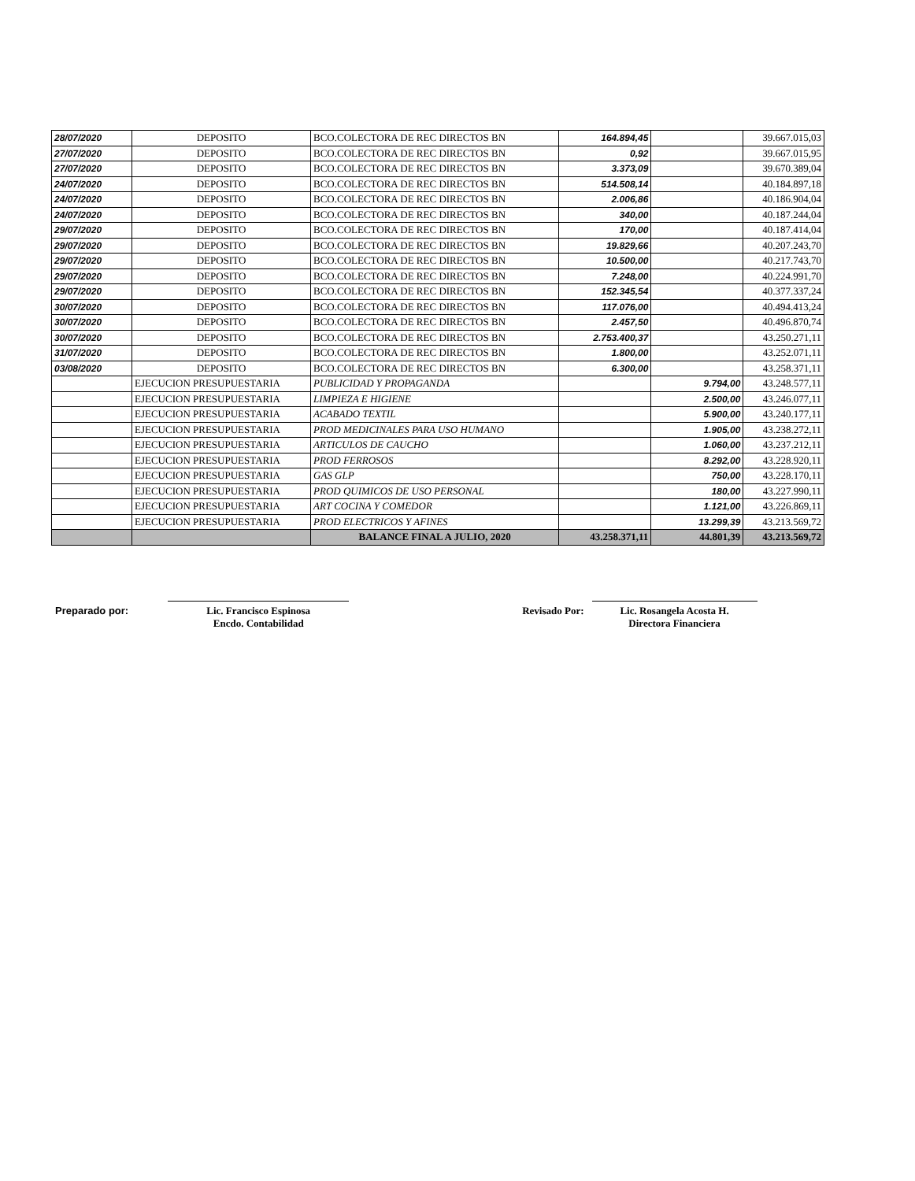| 28/07/2020 | DEPOSITO | BCO.COLECTORA DE REC DIRECTOS BN | 164.894,45 | | 39.667.015,03 |
| 27/07/2020 | DEPOSITO | BCO.COLECTORA DE REC DIRECTOS BN | 0,92 | | 39.667.015,95 |
| 27/07/2020 | DEPOSITO | BCO.COLECTORA DE REC DIRECTOS BN | 3.373,09 | | 39.670.389,04 |
| 24/07/2020 | DEPOSITO | BCO.COLECTORA DE REC DIRECTOS BN | 514.508,14 | | 40.184.897,18 |
| 24/07/2020 | DEPOSITO | BCO.COLECTORA DE REC DIRECTOS BN | 2.006,86 | | 40.186.904,04 |
| 24/07/2020 | DEPOSITO | BCO.COLECTORA DE REC DIRECTOS BN | 340,00 | | 40.187.244,04 |
| 29/07/2020 | DEPOSITO | BCO.COLECTORA DE REC DIRECTOS BN | 170,00 | | 40.187.414,04 |
| 29/07/2020 | DEPOSITO | BCO.COLECTORA DE REC DIRECTOS BN | 19.829,66 | | 40.207.243,70 |
| 29/07/2020 | DEPOSITO | BCO.COLECTORA DE REC DIRECTOS BN | 10.500,00 | | 40.217.743,70 |
| 29/07/2020 | DEPOSITO | BCO.COLECTORA DE REC DIRECTOS BN | 7.248,00 | | 40.224.991,70 |
| 29/07/2020 | DEPOSITO | BCO.COLECTORA DE REC DIRECTOS BN | 152.345,54 | | 40.377.337,24 |
| 30/07/2020 | DEPOSITO | BCO.COLECTORA DE REC DIRECTOS BN | 117.076,00 | | 40.494.413,24 |
| 30/07/2020 | DEPOSITO | BCO.COLECTORA DE REC DIRECTOS BN | 2.457,50 | | 40.496.870,74 |
| 30/07/2020 | DEPOSITO | BCO.COLECTORA DE REC DIRECTOS BN | 2.753.400,37 | | 43.250.271,11 |
| 31/07/2020 | DEPOSITO | BCO.COLECTORA DE REC DIRECTOS BN | 1.800,00 | | 43.252.071,11 |
| 03/08/2020 | DEPOSITO | BCO.COLECTORA DE REC DIRECTOS BN | 6.300,00 | | 43.258.371,11 |
| | EJECUCION PRESUPUESTARIA | PUBLICIDAD Y PROPAGANDA | | 9.794,00 | 43.248.577,11 |
| | EJECUCION PRESUPUESTARIA | LIMPIEZA E HIGIENE | | 2.500,00 | 43.246.077,11 |
| | EJECUCION PRESUPUESTARIA | ACABADO TEXTIL | | 5.900,00 | 43.240.177,11 |
| | EJECUCION PRESUPUESTARIA | PROD MEDICINALES PARA USO HUMANO | | 1.905,00 | 43.238.272,11 |
| | EJECUCION PRESUPUESTARIA | ARTICULOS DE CAUCHO | | 1.060,00 | 43.237.212,11 |
| | EJECUCION PRESUPUESTARIA | PROD FERROSOS | | 8.292,00 | 43.228.920,11 |
| | EJECUCION PRESUPUESTARIA | GAS GLP | | 750,00 | 43.228.170,11 |
| | EJECUCION PRESUPUESTARIA | PROD QUIMICOS DE USO PERSONAL | | 180,00 | 43.227.990,11 |
| | EJECUCION PRESUPUESTARIA | ART COCINA Y COMEDOR | | 1.121,00 | 43.226.869,11 |
| | EJECUCION PRESUPUESTARIA | PROD ELECTRICOS Y AFINES | | 13.299,39 | 43.213.569,72 |
| | | BALANCE FINAL A JULIO, 2020 | 43.258.371,11 | 44.801,39 | 43.213.569,72 |
Preparado por: Lic. Francisco Espinosa
Encdo. Contabilidad
Revisado Por: Lic. Rosangela Acosta H.
Directora Financiera